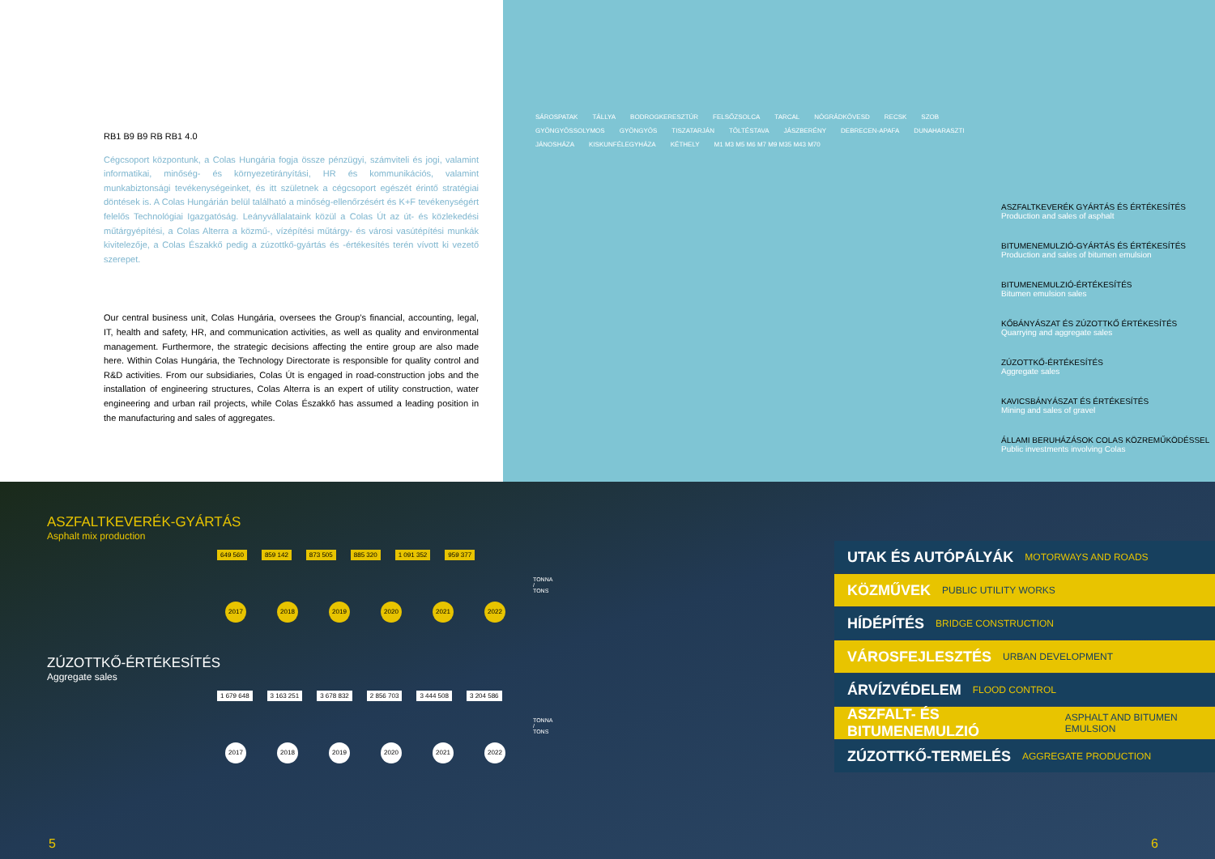RB1 B9 B9 RB RB1 4.0
Cégcsoport központunk, a Colas Hungária fogja össze pénzügyi, számviteli és jogi, valamint informatikai, minőség- és környezetirányítási, HR és kommunikációs, valamint munkabiztonsági tevékenységeinket, és itt születnek a cégcsoport egészét érintő stratégiai döntések is. A Colas Hungárián belül található a minőség-ellenőrzésért és K+F tevékenységért felelős Technológiai Igazgatóság. Leányvállalataink közül a Colas Út az út- és közlekedési műtárgyépítési, a Colas Alterra a közmű-, vízépítési műtárgy- és városi vasútépítési munkák kivitelezője, a Colas Északkő pedig a zúzottkő-gyártás és -értékesítés terén vívott ki vezető szerepet.
Our central business unit, Colas Hungária, oversees the Group’s financial, accounting, legal, IT, health and safety, HR, and communication activities, as well as quality and environmental management. Furthermore, the strategic decisions affecting the entire group are also made here. Within Colas Hungária, the Technology Directorate is responsible for quality control and R&D activities. From our subsidiaries, Colas Út is engaged in road-construction jobs and the installation of engineering structures, Colas Alterra is an expert of utility construction, water engineering and urban rail projects, while Colas Északkő has assumed a leading position in the manufacturing and sales of aggregates.
SÁROSPATAK TÁLLYA BODROGKERESZTÚR FELSŐZSOLCA TARCAL NÓGRÁDKÖVESD RECSK SZOB GYÖNGYÖSSOLYMOS GYÖNGYÖS TISZATARJÁN TÖLTÉSTAVA JÁSZBERÉNY DEBRECEN-APAFA DUNAHARASZTI JÁNOSHÁZA KISKUNFÉLEGYHÁZA KÉTHELY M1 M3 M5 M6 M7 M9 M35 M43 M70
ASZFALTKEVERÉK GYÁRTÁS ÉS ÉRTÉKESÍTÉS
Production and sales of asphalt
BITUMENEMULZIÓ-GYÁRTÁS ÉS ÉRTÉKESÍTÉS
Production and sales of bitumen emulsion
BITUMENEMULZIÓ-ÉRTÉKESÍTÉS
Bitumen emulsion sales
KŐBÁNYÁSZAT ÉS ZÚZOTTKŐ ÉRTÉKESÍTÉS
Quarrying and aggregate sales
ZÚZOTTKŐ-ÉRTÉKESÍTÉS
Aggregate sales
KAVICSBÁNYÁSZAT ÉS ÉRTÉKESÍTÉS
Mining and sales of gravel
ÁLLAMI BERUHÁZÁSOK COLAS KÖZREMŰKÖDÉSSEL
Public investments involving Colas
ASZFALTKEVERÉK-GYÁRTÁS
Asphalt mix production
649 560 859 142 873 505 885 320 1 091 352 959 377
TONNA / TONS
2017 2018 2019 2020 2021 2022
ZÚZOTTKŐ-ÉRTÉKESÍTÉS
Aggregate sales
1 679 648 3 163 251 3 678 832 2 856 703 3 444 508 3 204 586
TONNA / TONS
2017 2018 2019 2020 2021 2022
UTAK ÉS AUTÓPÁLYÁK MOTORWAYS AND ROADS
KÖZMŰVEK PUBLIC UTILITY WORKS
HÍDÉPÍTÉS BRIDGE CONSTRUCTION
VÁROSFEJLESZTÉS URBAN DEVELOPMENT
ÁRVÍZVÉDELEM FLOOD CONTROL
ASZFALT- ÉS BITUMENEMULZIÓ ASPHALT AND BITUMEN EMULSION
ZÚZOTTKŐ-TERMELÉS AGGREGATE PRODUCTION
5 6